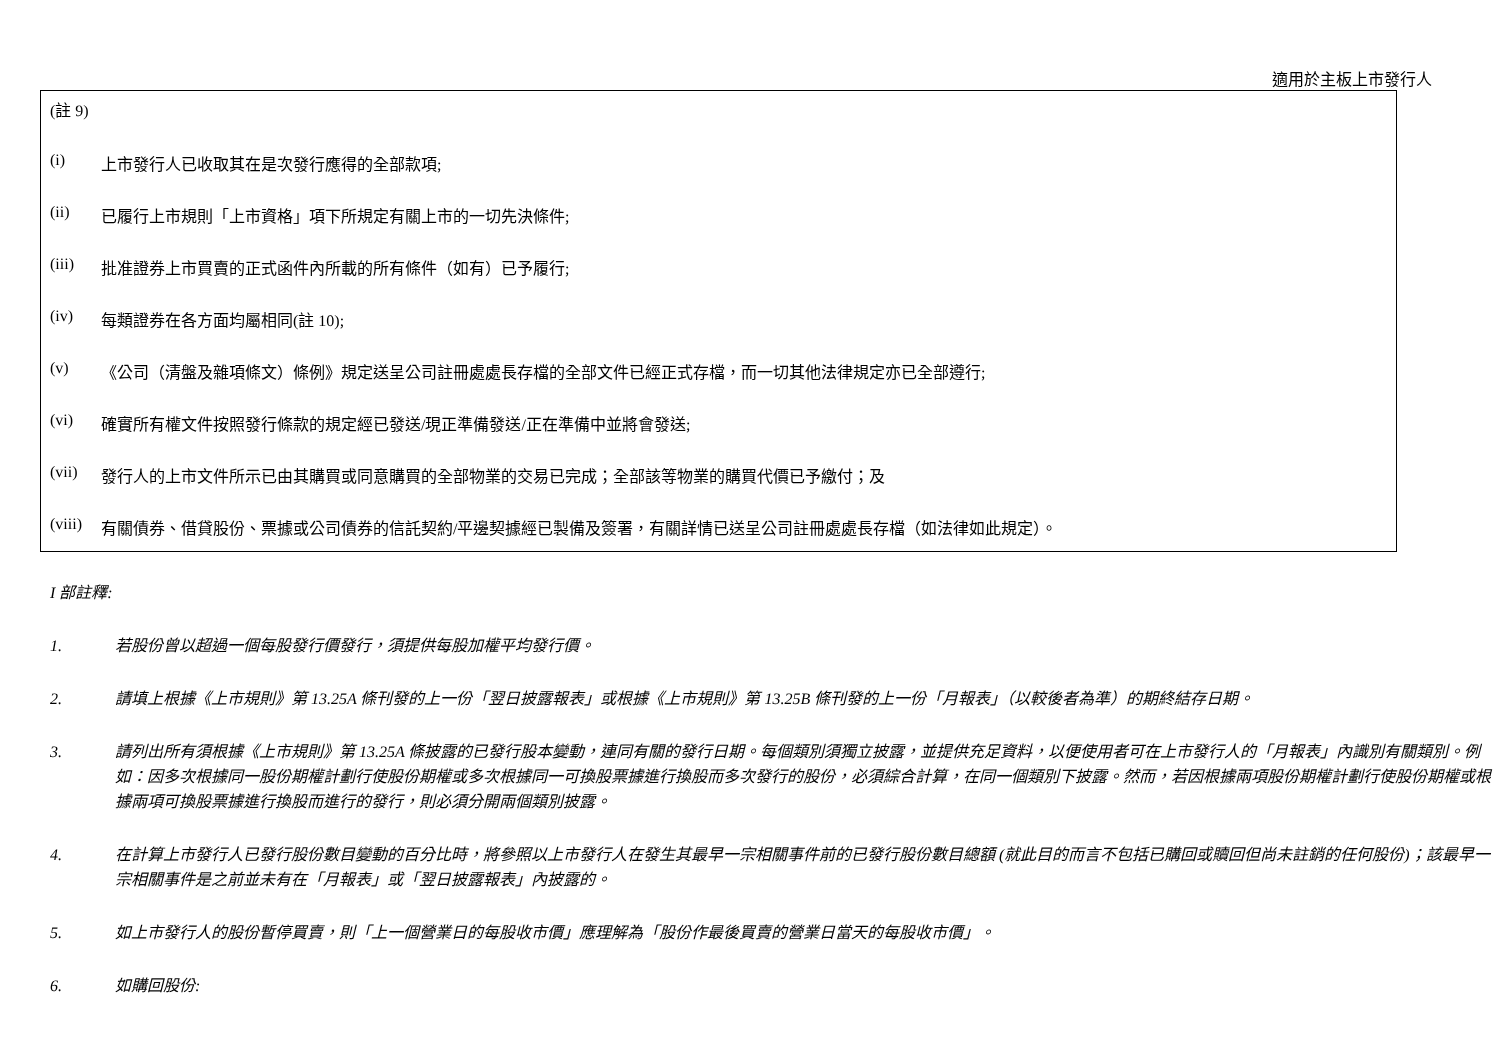適用於主板上市發行人
(註 9)
(i) 上市發行人已收取其在是次發行應得的全部款項;
(ii) 已履行上市規則「上市資格」項下所規定有關上市的一切先決條件;
(iii) 批准證券上市買賣的正式函件內所載的所有條件（如有）已予履行;
(iv) 每類證券在各方面均屬相同(註 10);
(v) 《公司（清盤及雜項條文）條例》規定送呈公司註冊處處長存檔的全部文件已經正式存檔，而一切其他法律規定亦已全部遵行;
(vi) 確實所有權文件按照發行條款的規定經已發送/現正準備發送/正在準備中並將會發送;
(vii) 發行人的上市文件所示已由其購買或同意購買的全部物業的交易已完成；全部該等物業的購買代價已予繳付；及
(viii) 有關債券、借貸股份、票據或公司債券的信託契約/平邊契據經已製備及簽署，有關詳情已送呈公司註冊處處長存檔（如法律如此規定）。
I 部註釋:
1. 若股份曾以超過一個每股發行價發行，須提供每股加權平均發行價。
2. 請填上根據《上市規則》第 13.25A 條刊發的上一份「翌日披露報表」或根據《上市規則》第 13.25B 條刊發的上一份「月報表」（以較後者為準）的期終結存日期。
3. 請列出所有須根據《上市規則》第 13.25A 條披露的已發行股本變動，連同有關的發行日期。每個類別須獨立披露，並提供充足資料，以便使用者可在上市發行人的「月報表」內識別有關類別。例如：因多次根據同一股份期權計劃行使股份期權或多次根據同一可換股票據進行換股而多次發行的股份，必須綜合計算，在同一個類別下披露。然而，若因根據兩項股份期權計劃行使股份期權或根據兩項可換股票據進行換股而進行的發行，則必須分開兩個類別披露。
4. 在計算上市發行人已發行股份數目變動的百分比時，將參照以上市發行人在發生其最早一宗相關事件前的已發行股份數目總額 (就此目的而言不包括已購回或贖回但尚未註銷的任何股份)；該最早一宗相關事件是之前並未有在「月報表」或「翌日披露報表」內披露的。
5. 如上市發行人的股份暫停買賣，則「上一個營業日的每股收市價」應理解為「股份作最後買賣的營業日當天的每股收市價」。
6. 如購回股份: